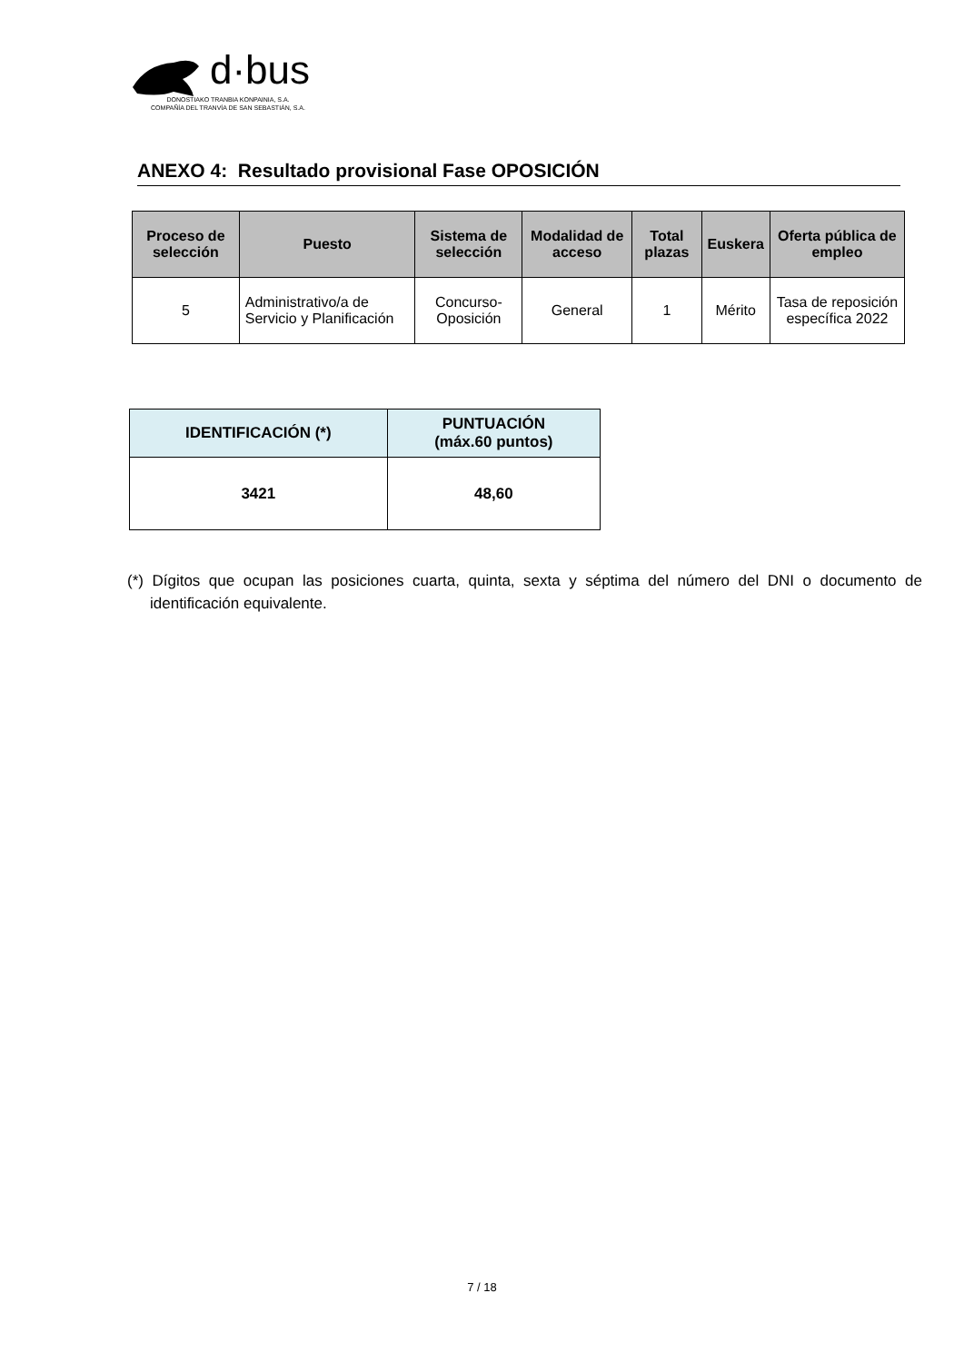d·bus
DONOSTIAKO TRANBIA KONPAINIA, S.A.
COMPAÑÍA DEL TRANVÍA DE SAN SEBASTIÁN, S.A.
ANEXO 4: Resultado provisional Fase OPOSICIÓN
| Proceso de selección | Puesto | Sistema de selección | Modalidad de acceso | Total plazas | Euskera | Oferta pública de empleo |
| --- | --- | --- | --- | --- | --- | --- |
| 5 | Administrativo/a de Servicio y Planificación | Concurso-Oposición | General | 1 | Mérito | Tasa de reposición específica 2022 |
| IDENTIFICACIÓN (*) | PUNTUACIÓN (máx.60 puntos) |
| --- | --- |
| 3421 | 48,60 |
(*) Dígitos que ocupan las posiciones cuarta, quinta, sexta y séptima del número del DNI o documento de identificación equivalente.
7 / 18